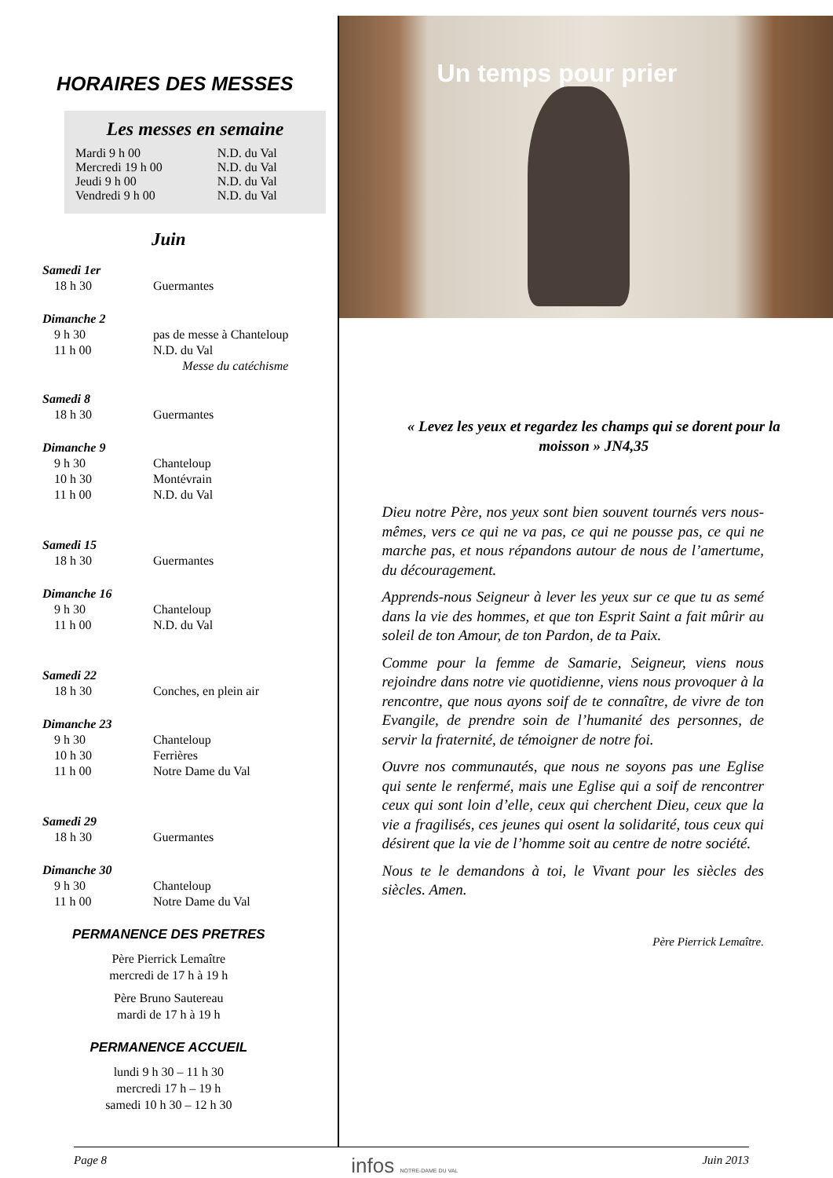HORAIRES DES MESSES
Les messes en semaine
| Mardi 9 h 00 | N.D. du Val |
| Mercredi 19 h 00 | N.D. du Val |
| Jeudi 9 h 00 | N.D. du Val |
| Vendredi 9 h 00 | N.D. du Val |
Juin
| Samedi 1er | |
| 18 h 30 | Guermantes |
| Dimanche 2 | |
| 9 h 30 | pas de messe à Chanteloup |
| 11 h 00 | N.D. du Val |
| | Messe du catéchisme |
| Samedi 8 | |
| 18 h 30 | Guermantes |
| Dimanche 9 | |
| 9 h 30 | Chanteloup |
| 10 h 30 | Montévrain |
| 11 h 00 | N.D. du Val |
| Samedi 15 | |
| 18 h 30 | Guermantes |
| Dimanche 16 | |
| 9 h 30 | Chanteloup |
| 11 h 00 | N.D. du Val |
| Samedi 22 | |
| 18 h 30 | Conches, en plein air |
| Dimanche 23 | |
| 9 h 30 | Chanteloup |
| 10 h 30 | Ferrières |
| 11 h 00 | Notre Dame du Val |
| Samedi 29 | |
| 18 h 30 | Guermantes |
| Dimanche 30 | |
| 9 h 30 | Chanteloup |
| 11 h 00 | Notre Dame du Val |
PERMANENCE DES PRETRES
Père Pierrick Lemaître
mercredi de 17 h à 19 h
Père Bruno Sautereau
mardi de 17 h à 19 h
PERMANENCE ACCUEIL
lundi 9 h 30 – 11 h 30
mercredi 17 h – 19 h
samedi 10 h 30 – 12 h 30
Un temps pour prier
« Levez les yeux et regardez les champs qui se dorent pour la moisson » JN4,35
Dieu notre Père, nos yeux sont bien souvent tournés vers nous-mêmes, vers ce qui ne va pas, ce qui ne pousse pas, ce qui ne marche pas, et nous répandons autour de nous de l’amertume, du découragement.
Apprends-nous Seigneur à lever les yeux sur ce que tu as semé dans la vie des hommes, et que ton Esprit Saint a fait mûrir au soleil de ton Amour, de ton Pardon, de ta Paix.
Comme pour la femme de Samarie, Seigneur, viens nous rejoindre dans notre vie quotidienne, viens nous provoquer à la rencontre, que nous ayons soif de te connaître, de vivre de ton Evangile, de prendre soin de l’humanité des personnes, de servir la fraternité, de témoigner de notre foi.
Ouvre nos communautés, que nous ne soyons pas une Eglise qui sente le renfermé, mais une Eglise qui a soif de rencontrer ceux qui sont loin d’elle, ceux qui cherchent Dieu, ceux que la vie a fragilisés, ces jeunes qui osent la solidarité, tous ceux qui désirent que la vie de l’homme soit au centre de notre société.
Nous te le demandons à toi, le Vivant pour les siècles des siècles. Amen.
Père Pierrick Lemaître.
Page 8 infos NOTRE-DAME DU VAL Juin 2013